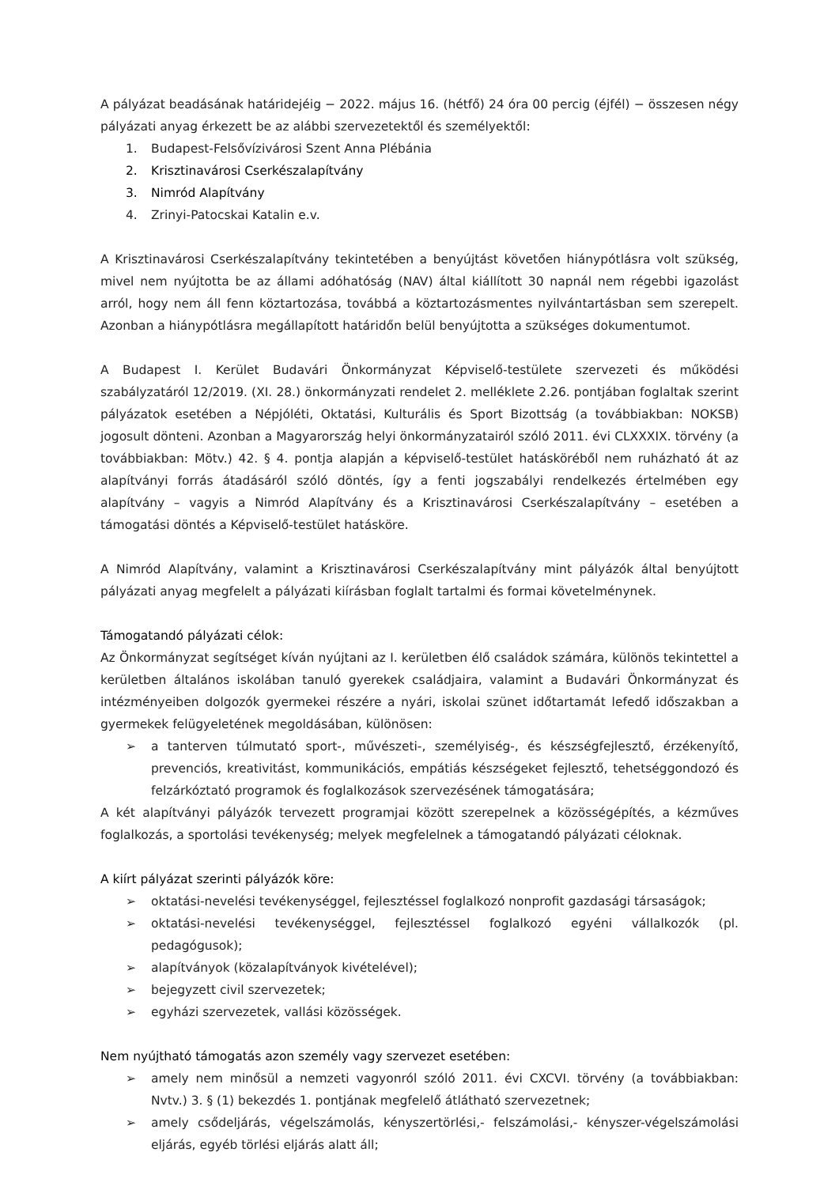A pályázat beadásának határidejéig − 2022. május 16. (hétfő) 24 óra 00 percig (éjfél) − összesen négy pályázati anyag érkezett be az alábbi szervezetektől és személyektől:
1. Budapest-Felsővízivárosi Szent Anna Plébánia
2. Krisztinavárosi Cserkészalapítvány
3. Nimród Alapítvány
4. Zrinyi-Patocskai Katalin e.v.
A Krisztinavárosi Cserkészalapítvány tekintetében a benyújtást követően hiánypótlásra volt szükség, mivel nem nyújtotta be az állami adóhatóság (NAV) által kiállított 30 napnál nem régebbi igazolást arról, hogy nem áll fenn köztartozása, továbbá a köztartozásmentes nyilvántartásban sem szerepelt. Azonban a hiánypótlásra megállapított határidőn belül benyújtotta a szükséges dokumentumot.
A Budapest I. Kerület Budavári Önkormányzat Képviselő-testülete szervezeti és működési szabályzatáról 12/2019. (XI. 28.) önkormányzati rendelet 2. melléklete 2.26. pontjában foglaltak szerint pályázatok esetében a Népjóléti, Oktatási, Kulturális és Sport Bizottság (a továbbiakban: NOKSB) jogosult dönteni. Azonban a Magyarország helyi önkormányzatairól szóló 2011. évi CLXXXIX. törvény (a továbbiakban: Mötv.) 42. § 4. pontja alapján a képviselő-testület hatásköréből nem ruházható át az alapítványi forrás átadásáról szóló döntés, így a fenti jogszabályi rendelkezés értelmében egy alapítvány – vagyis a Nimród Alapítvány és a Krisztinavárosi Cserkészalapítvány – esetében a támogatási döntés a Képviselő-testület hatásköre.
A Nimród Alapítvány, valamint a Krisztinavárosi Cserkészalapítvány mint pályázók által benyújtott pályázati anyag megfelelt a pályázati kiírásban foglalt tartalmi és formai követelménynek.
Támogatandó pályázati célok:
Az Önkormányzat segítséget kíván nyújtani az I. kerületben élő családok számára, különös tekintettel a kerületben általános iskolában tanuló gyerekek családjaira, valamint a Budavári Önkormányzat és intézményeiben dolgozók gyermekei részére a nyári, iskolai szünet időtartamát lefedő időszakban a gyermekek felügyeletének megoldásában, különösen:
➢ a tanterven túlmutató sport-, művészeti-, személyiség-, és készségfejlesztő, érzékenyítő, prevenciós, kreativitást, kommunikációs, empátiás készségeket fejlesztő, tehetséggondozó és felzárkóztató programok és foglalkozások szervezésének támogatására;
A két alapítványi pályázók tervezett programjai között szerepelnek a közösségépítés, a kézműves foglalkozás, a sportolási tevékenység; melyek megfelelnek a támogatandó pályázati céloknak.
A kiírt pályázat szerinti pályázók köre:
➢ oktatási-nevelési tevékenységgel, fejlesztéssel foglalkozó nonprofit gazdasági társaságok;
➢ oktatási-nevelési tevékenységgel, fejlesztéssel foglalkozó egyéni vállalkozók (pl. pedagógusok);
➢ alapítványok (közalapítványok kivételével);
➢ bejegyzett civil szervezetek;
➢ egyházi szervezetek, vallási közösségek.
Nem nyújtható támogatás azon személy vagy szervezet esetében:
➢ amely nem minősül a nemzeti vagyonról szóló 2011. évi CXCVI. törvény (a továbbiakban: Nvtv.) 3. § (1) bekezdés 1. pontjának megfelelő átlátható szervezetnek;
➢ amely csődeljárás, végelszámolás, kényszertörlési,- felszámolási,- kényszer-végelszámolási eljárás, egyéb törlési eljárás alatt áll;